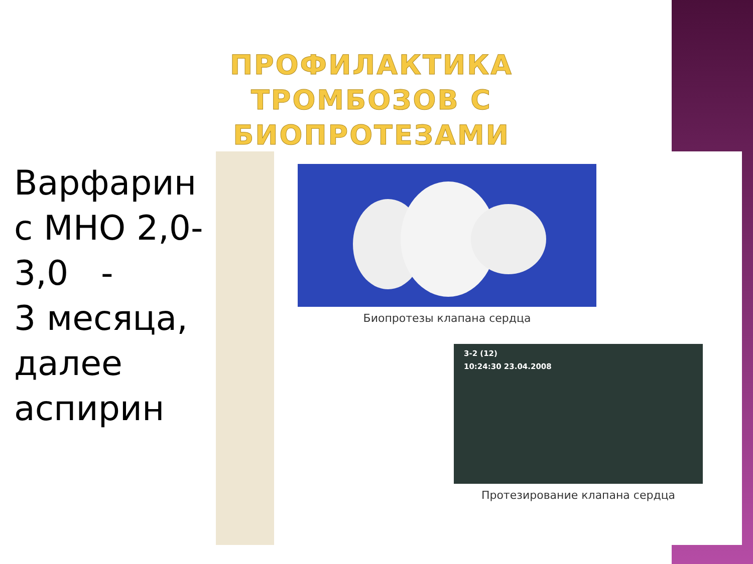ПРОФИЛАКТИКА ТРОМБОЗОВ С БИОПРОТЕЗАМИ
Варфарин
с МНО 2,0-
3,0 -
3 месяца,
далее
аспирин
Биопротезы клапана сердца
3-2 (12)
10:24:30 23.04.2008
Протезирование клапана сердца